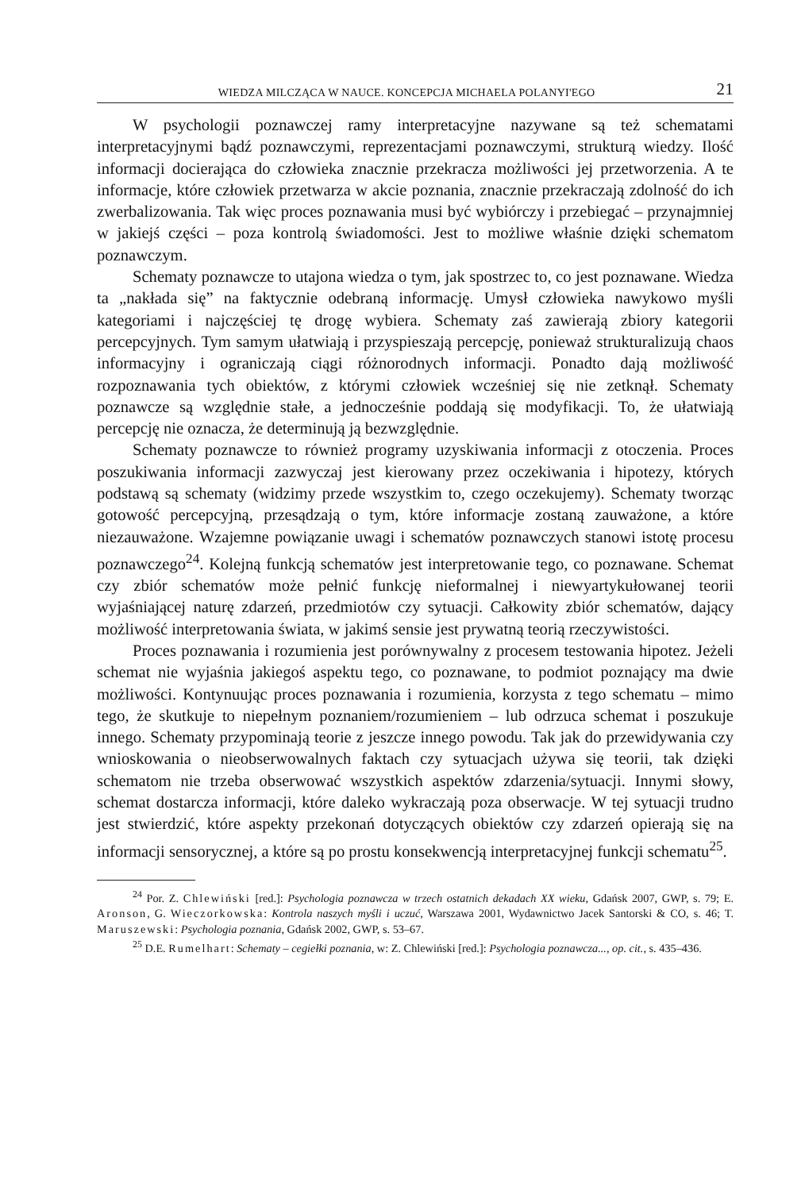WIEDZA MILCZĄCA W NAUCE. KONCEPCJA MICHAELA POLANYI'EGO 21
W psychologii poznawczej ramy interpretacyjne nazywane są też schematami interpretacyjnymi bądź poznawczymi, reprezentacjami poznawczymi, strukturą wiedzy. Ilość informacji docierająca do człowieka znacznie przekracza możliwości jej przetworzenia. A te informacje, które człowiek przetwarza w akcie poznania, znacznie przekraczają zdolność do ich zwerbalizowania. Tak więc proces poznawania musi być wybiórczy i przebiegać – przynajmniej w jakiejś części – poza kontrolą świadomości. Jest to możliwe właśnie dzięki schematom poznawczym.
Schematy poznawcze to utajona wiedza o tym, jak spostrzec to, co jest poznawane. Wiedza ta „nakłada się” na faktycznie odebraną informację. Umysł człowieka nawykowo myśli kategoriami i najczęściej tę drogę wybiera. Schematy zaś zawierają zbiory kategorii percepcyjnych. Tym samym ułatwiają i przyspieszają percepcję, ponieważ strukturalizują chaos informacyjny i ograniczają ciągi różnorodnych informacji. Ponadto dają możliwość rozpoznawania tych obiektów, z którymi człowiek wcześniej się nie zetknął. Schematy poznawcze są względnie stałe, a jednocześnie poddają się modyfikacji. To, że ułatwiają percepcję nie oznacza, że determinują ją bezwzględnie.
Schematy poznawcze to również programy uzyskiwania informacji z otoczenia. Proces poszukiwania informacji zazwyczaj jest kierowany przez oczekiwania i hipotezy, których podstawą są schematy (widzimy przede wszystkim to, czego oczekujemy). Schematy tworząc gotowość percepcyjną, przesądzają o tym, które informacje zostaną zauważone, a które niezauważone. Wzajemne powiązanie uwagi i schematów poznawczych stanowi istotę procesu poznawczego<sup>24</sup>. Kolejną funkcją schematów jest interpretowanie tego, co poznawane. Schemat czy zbiór schematów może pełnić funkcję nieformalnej i niewyartykułowanej teorii wyjaśniającej naturę zdarzeń, przedmiotów czy sytuacji. Całkowity zbiór schematów, dający możliwość interpretowania świata, w jakimś sensie jest prywatną teorią rzeczywistości.
Proces poznawania i rozumienia jest porównywalny z procesem testowania hipotez. Jeżeli schemat nie wyjaśnia jakiegoś aspektu tego, co poznawane, to podmiot poznający ma dwie możliwości. Kontynuując proces poznawania i rozumienia, korzysta z tego schematu – mimo tego, że skutkuje to niepełnym poznaniem/rozumieniem – lub odrzuca schemat i poszukuje innego. Schematy przypominają teorie z jeszcze innego powodu. Tak jak do przewidywania czy wnioskowania o nieobserwowalnych faktach czy sytuacjach używa się teorii, tak dzięki schematom nie trzeba obserwować wszystkich aspektów zdarzenia/sytuacji. Innymi słowy, schemat dostarcza informacji, które daleko wykraczają poza obserwacje. W tej sytuacji trudno jest stwierdzić, które aspekty przekonań dotyczących obiektów czy zdarzeń opierają się na informacji sensorycznej, a które są po prostu konsekwencją interpretacyjnej funkcji schematu<sup>25</sup>.
<sup>24</sup> Por. Z. Chlewiński [red.]: Psychologia poznawcza w trzech ostatnich dekadach XX wieku, Gdańsk 2007, GWP, s. 79; E. Aronson, G. Wieczorkowska: Kontrola naszych myśli i uczuć, Warszawa 2001, Wydawnictwo Jacek Santorski & CO, s. 46; T. Maruszewski: Psychologia poznania, Gdańsk 2002, GWP, s. 53–67.
<sup>25</sup> D.E. Rumelhart: Schematy – cegiełki poznania, w: Z. Chlewiński [red.]: Psychologia poznawcza..., op. cit., s. 435–436.